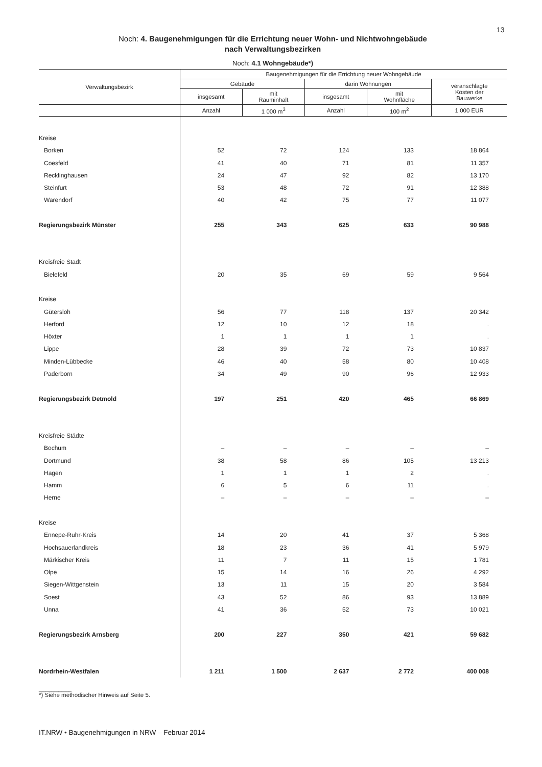13
Noch: 4. Baugenehmigungen für die Errichtung neuer Wohn- und Nichtwohngebäude
nach Verwaltungsbezirken
Noch: 4.1 Wohngebäude*)
| Verwaltungsbezirk | Baugenehmigungen für die Errichtung neuer Wohngebäude | | | | |
| --- | --- | --- | --- | --- | --- |
| | Gebäude | | darin Wohnungen | | veranschlagte Kosten der Bauwerke |
| | insgesamt | mit Rauminhalt | insgesamt | mit Wohnfläche | |
| | Anzahl | 1 000 m<sup>3</sup> | Anzahl | 100 m<sup>2</sup> | 1 000 EUR |
| Kreise | | | | | |
| Borken | 52 | 72 | 124 | 133 | 18 864 |
| Coesfeld | 41 | 40 | 71 | 81 | 11 357 |
| Recklinghausen | 24 | 47 | 92 | 82 | 13 170 |
| Steinfurt | 53 | 48 | 72 | 91 | 12 388 |
| Warendorf | 40 | 42 | 75 | 77 | 11 077 |
| Regierungsbezirk Münster | 255 | 343 | 625 | 633 | 90 988 |
| Kreisfreie Stadt | | | | | |
| Bielefeld | 20 | 35 | 69 | 59 | 9 564 |
| Kreise | | | | | |
| Gütersloh | 56 | 77 | 118 | 137 | 20 342 |
| Herford | 12 | 10 | 12 | 18 | . |
| Höxter | 1 | 1 | 1 | 1 | . |
| Lippe | 28 | 39 | 72 | 73 | 10 837 |
| Minden-Lübbecke | 46 | 40 | 58 | 80 | 10 408 |
| Paderborn | 34 | 49 | 90 | 96 | 12 933 |
| Regierungsbezirk Detmold | 197 | 251 | 420 | 465 | 66 869 |
| Kreisfreie Städte | | | | | |
| Bochum | – | – | – | – | – |
| Dortmund | 38 | 58 | 86 | 105 | 13 213 |
| Hagen | 1 | 1 | 1 | 2 | . |
| Hamm | 6 | 5 | 6 | 11 | . |
| Herne | – | – | – | – | – |
| Kreise | | | | | |
| Ennepe-Ruhr-Kreis | 14 | 20 | 41 | 37 | 5 368 |
| Hochsauerlandkreis | 18 | 23 | 36 | 41 | 5 979 |
| Märkischer Kreis | 11 | 7 | 11 | 15 | 1 781 |
| Olpe | 15 | 14 | 16 | 26 | 4 292 |
| Siegen-Wittgenstein | 13 | 11 | 15 | 20 | 3 584 |
| Soest | 43 | 52 | 86 | 93 | 13 889 |
| Unna | 41 | 36 | 52 | 73 | 10 021 |
| Regierungsbezirk Arnsberg | 200 | 227 | 350 | 421 | 59 682 |
| Nordrhein-Westfalen | 1 211 | 1 500 | 2 637 | 2 772 | 400 008 |
__________
*) Siehe methodischer Hinweis auf Seite 5.
IT.NRW • Baugenehmigungen in NRW – Februar 2014